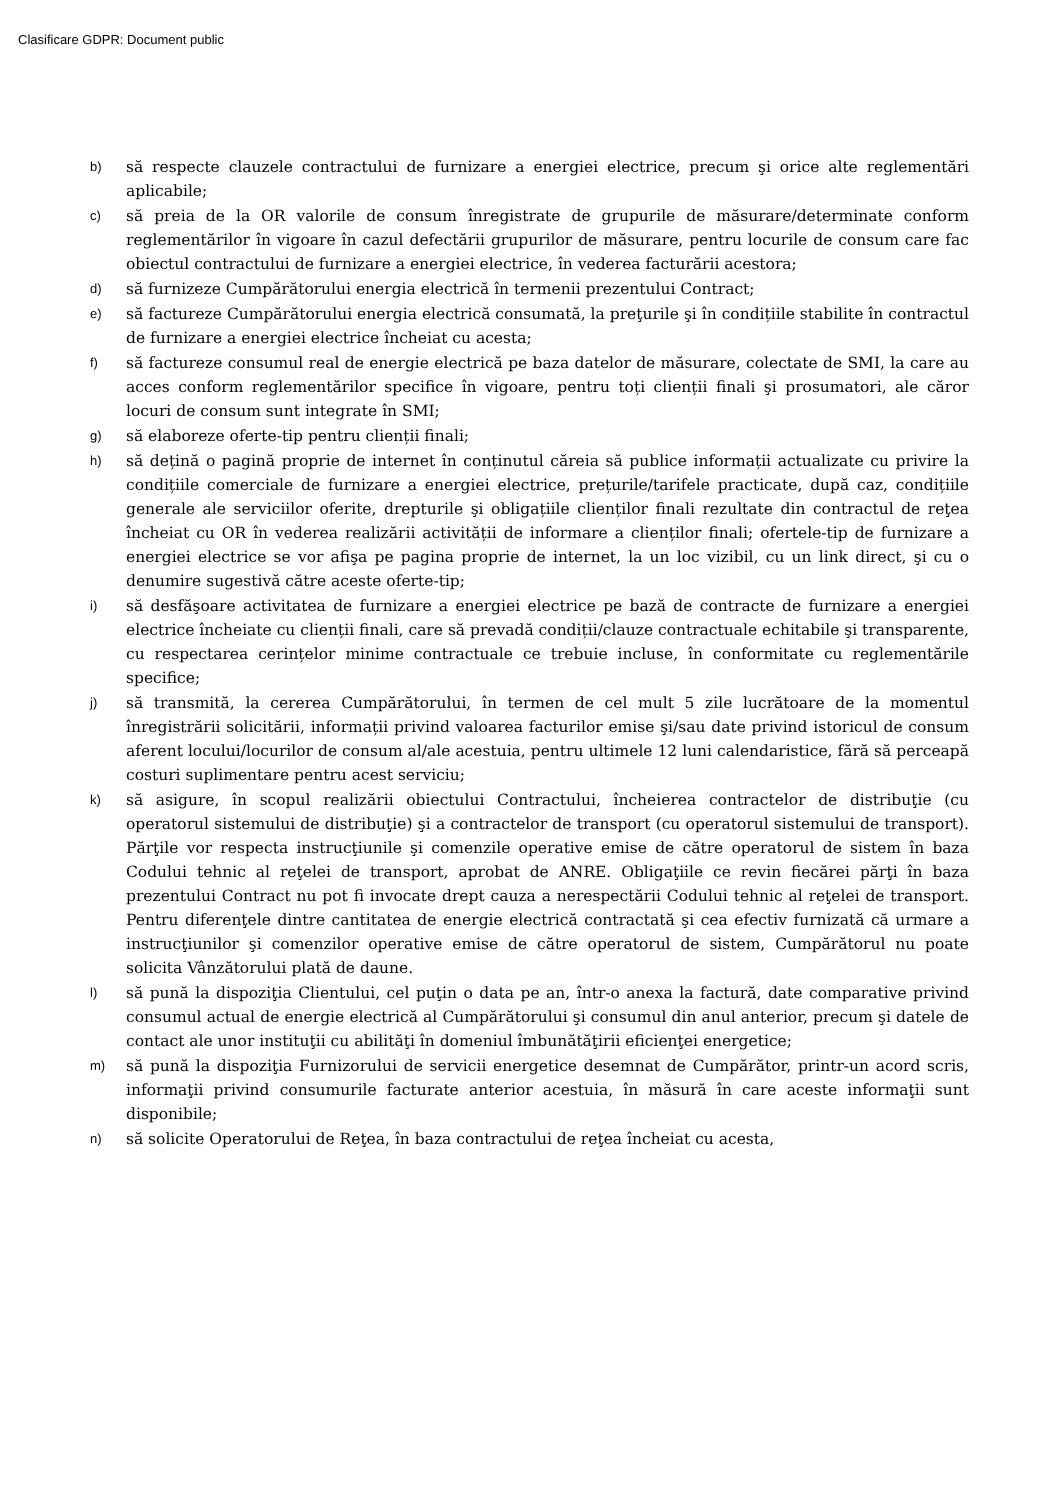Clasificare GDPR: Document public
b) să respecte clauzele contractului de furnizare a energiei electrice, precum şi orice alte reglementări aplicabile;
c) să preia de la OR valorile de consum înregistrate de grupurile de măsurare/determinate conform reglementărilor în vigoare în cazul defectării grupurilor de măsurare, pentru locurile de consum care fac obiectul contractului de furnizare a energiei electrice, în vederea facturării acestora;
d) să furnizeze Cumpărătorului energia electrică în termenii prezentului Contract;
e) să factureze Cumpărătorului energia electrică consumată, la preţurile şi în condițiile stabilite în contractul de furnizare a energiei electrice încheiat cu acesta;
f) să factureze consumul real de energie electrică pe baza datelor de măsurare, colectate de SMI, la care au acces conform reglementărilor specifice în vigoare, pentru toți clienții finali şi prosumatori, ale căror locuri de consum sunt integrate în SMI;
g) să elaboreze oferte-tip pentru clienții finali;
h) să dețină o pagină proprie de internet în conținutul căreia să publice informații actualizate cu privire la condițiile comerciale de furnizare a energiei electrice, prețurile/tarifele practicate, după caz, condițiile generale ale serviciilor oferite, drepturile şi obligațiile clienților finali rezultate din contractul de reţea încheiat cu OR în vederea realizării activității de informare a clienților finali; ofertele-tip de furnizare a energiei electrice se vor afişa pe pagina proprie de internet, la un loc vizibil, cu un link direct, şi cu o denumire sugestivă către aceste oferte-tip;
i) să desfăşoare activitatea de furnizare a energiei electrice pe bază de contracte de furnizare a energiei electrice încheiate cu clienții finali, care să prevadă condiții/clauze contractuale echitabile şi transparente, cu respectarea cerințelor minime contractuale ce trebuie incluse, în conformitate cu reglementările specifice;
j) să transmită, la cererea Cumpărătorului, în termen de cel mult 5 zile lucrătoare de la momentul înregistrării solicitării, informații privind valoarea facturilor emise şi/sau date privind istoricul de consum aferent locului/locurilor de consum al/ale acestuia, pentru ultimele 12 luni calendaristice, fără să perceapă costuri suplimentare pentru acest serviciu;
k) să asigure, în scopul realizării obiectului Contractului, încheierea contractelor de distribuţie (cu operatorul sistemului de distribuţie) şi a contractelor de transport (cu operatorul sistemului de transport). Părţile vor respecta instrucţiunile şi comenzile operative emise de către operatorul de sistem în baza Codului tehnic al reţelei de transport, aprobat de ANRE. Obligaţiile ce revin fiecărei părţi în baza prezentului Contract nu pot fi invocate drept cauza a nerespectării Codului tehnic al reţelei de transport. Pentru diferenţele dintre cantitatea de energie electrică contractată şi cea efectiv furnizată că urmare a instrucţiunilor şi comenzilor operative emise de către operatorul de sistem, Cumpărătorul nu poate solicita Vânzătorului plată de daune.
l) să pună la dispoziţia Clientului, cel puţin o data pe an, într-o anexa la factură, date comparative privind consumul actual de energie electrică al Cumpărătorului şi consumul din anul anterior, precum şi datele de contact ale unor instituţii cu abilităţi în domeniul îmbunătăţirii eficienţei energetice;
m) să pună la dispoziţia Furnizorului de servicii energetice desemnat de Cumpărător, printr-un acord scris, informaţii privind consumurile facturate anterior acestuia, în măsură în care aceste informaţii sunt disponibile;
n) să solicite Operatorului de Reţea, în baza contractului de reţea încheiat cu acesta,